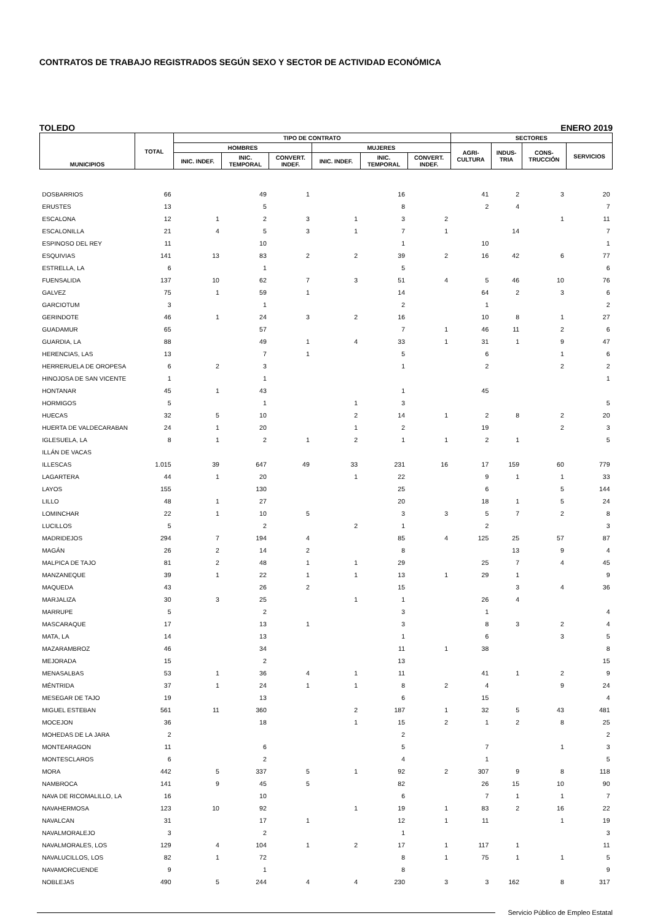CONTRATOS DE TRABAJO REGISTRADOS SEGÚN SEXO Y SECTOR DE ACTIVIDAD ECONÓMICA
TOLEDO ENERO 2019
| MUNICIPIOS | TOTAL | TIPO DE CONTRATO | | | | | | SECTORES | | | |
| --- | --- | --- | --- | --- | --- | --- | --- | --- | --- | --- | --- |
| | | HOMBRES | | | MUJERES | | | AGRI- CULTURA | INDUS- TRIA | CONS- TRUCCIÓN | SERVICIOS |
| | | INIC. INDEF. | INIC. TEMPORAL | CONVERT. INDEF. | INIC. INDEF. | INIC. TEMPORAL | CONVERT. INDEF. | | | | |
| DOSBARRIOS | 66 | | 49 | 1 | | 16 | | 41 | 2 | 3 | 20 |
| ERUSTES | 13 | | 5 | | | 8 | | 2 | 4 | | 7 |
| ESCALONA | 12 | 1 | 2 | 3 | 1 | 3 | 2 | | | 1 | 11 |
| ESCALONILLA | 21 | 4 | 5 | 3 | 1 | 7 | 1 | | 14 | | 7 |
| ESPINOSO DEL REY | 11 | | 10 | | | 1 | | 10 | | | 1 |
| ESQUIVIAS | 141 | 13 | 83 | 2 | 2 | 39 | 2 | 16 | 42 | 6 | 77 |
| ESTRELLA, LA | 6 | | 1 | | | 5 | | | | | 6 |
| FUENSALIDA | 137 | 10 | 62 | 7 | 3 | 51 | 4 | 5 | 46 | 10 | 76 |
| GALVEZ | 75 | 1 | 59 | 1 | | 14 | | 64 | 2 | 3 | 6 |
| GARCIOTUM | 3 | | 1 | | | 2 | | 1 | | | 2 |
| GERINDOTE | 46 | 1 | 24 | 3 | 2 | 16 | | 10 | 8 | 1 | 27 |
| GUADAMUR | 65 | | 57 | | | 7 | 1 | 46 | 11 | 2 | 6 |
| GUARDIA, LA | 88 | | 49 | 1 | 4 | 33 | 1 | 31 | 1 | 9 | 47 |
| HERENCIAS, LAS | 13 | | 7 | 1 | | 5 | | 6 | | 1 | 6 |
| HERRERUELA DE OROPESA | 6 | 2 | 3 | | | 1 | | 2 | | 2 | 2 |
| HINOJOSA DE SAN VICENTE | 1 | | 1 | | | | | | | | 1 |
| HONTANAR | 45 | 1 | 43 | | | 1 | | 45 | | | |
| HORMIGOS | 5 | | 1 | | 1 | 3 | | | | | 5 |
| HUECAS | 32 | 5 | 10 | | 2 | 14 | 1 | 2 | 8 | 2 | 20 |
| HUERTA DE VALDECARABAN | 24 | 1 | 20 | | 1 | 2 | | 19 | | 2 | 3 |
| IGLESUELA, LA | 8 | 1 | 2 | 1 | 2 | 1 | 1 | 2 | 1 | | 5 |
| ILLÁN DE VACAS | | | | | | | | | | | |
| ILLESCAS | 1.015 | 39 | 647 | 49 | 33 | 231 | 16 | 17 | 159 | 60 | 779 |
| LAGARTERA | 44 | 1 | 20 | | 1 | 22 | | 9 | 1 | 1 | 33 |
| LAYOS | 155 | | 130 | | | 25 | | 6 | | 5 | 144 |
| LILLO | 48 | 1 | 27 | | | 20 | | 18 | 1 | 5 | 24 |
| LOMINCHAR | 22 | 1 | 10 | 5 | | 3 | 3 | 5 | 7 | 2 | 8 |
| LUCILLOS | 5 | | 2 | | 2 | 1 | | 2 | | | 3 |
| MADRIDEJOS | 294 | 7 | 194 | 4 | | 85 | 4 | 125 | 25 | 57 | 87 |
| MAGÁN | 26 | 2 | 14 | 2 | | 8 | | | 13 | 9 | 4 |
| MALPICA DE TAJO | 81 | 2 | 48 | 1 | 1 | 29 | | 25 | 7 | 4 | 45 |
| MANZANEQUE | 39 | 1 | 22 | 1 | 1 | 13 | 1 | 29 | 1 | | 9 |
| MAQUEDA | 43 | | 26 | 2 | | 15 | | | 3 | 4 | 36 |
| MARJALIZA | 30 | 3 | 25 | | 1 | 1 | | 26 | 4 | | |
| MARRUPE | 5 | | 2 | | | 3 | | 1 | | | 4 |
| MASCARAQUE | 17 | | 13 | 1 | | 3 | | 8 | 3 | 2 | 4 |
| MATA, LA | 14 | | 13 | | | 1 | | 6 | | 3 | 5 |
| MAZARAMBROZ | 46 | | 34 | | | 11 | 1 | 38 | | | 8 |
| MEJORADA | 15 | | 2 | | | 13 | | | | | 15 |
| MENASALBAS | 53 | 1 | 36 | 4 | 1 | 11 | | 41 | 1 | 2 | 9 |
| MÉNTRIDA | 37 | 1 | 24 | 1 | 1 | 8 | 2 | 4 | | 9 | 24 |
| MESEGAR DE TAJO | 19 | | 13 | | | 6 | | 15 | | | 4 |
| MIGUEL ESTEBAN | 561 | 11 | 360 | | 2 | 187 | 1 | 32 | 5 | 43 | 481 |
| MOCEJON | 36 | | 18 | | 1 | 15 | 2 | 1 | 2 | 8 | 25 |
| MOHEDAS DE LA JARA | 2 | | | | | 2 | | | | | 2 |
| MONTEARAGON | 11 | | 6 | | | 5 | | 7 | | 1 | 3 |
| MONTESCLAROS | 6 | | 2 | | | 4 | | 1 | | | 5 |
| MORA | 442 | 5 | 337 | 5 | 1 | 92 | 2 | 307 | 9 | 8 | 118 |
| NAMBROCA | 141 | 9 | 45 | 5 | | 82 | | 26 | 15 | 10 | 90 |
| NAVA DE RICOMALILLO, LA | 16 | | 10 | | | 6 | | 7 | 1 | 1 | 7 |
| NAVAHERMOSA | 123 | 10 | 92 | | 1 | 19 | 1 | 83 | 2 | 16 | 22 |
| NAVALCAN | 31 | | 17 | 1 | | 12 | 1 | 11 | | 1 | 19 |
| NAVALMORALEJO | 3 | | 2 | | | 1 | | | | | 3 |
| NAVALMORALES, LOS | 129 | 4 | 104 | 1 | 2 | 17 | 1 | 117 | 1 | | 11 |
| NAVALUCILLOS, LOS | 82 | 1 | 72 | | | 8 | 1 | 75 | 1 | 1 | 5 |
| NAVAMORCUENDE | 9 | | 1 | | | 8 | | | | | 9 |
| NOBLEJAS | 490 | 5 | 244 | 4 | 4 | 230 | 3 | 3 | 162 | 8 | 317 |
Servicio Público de Empleo Estatal